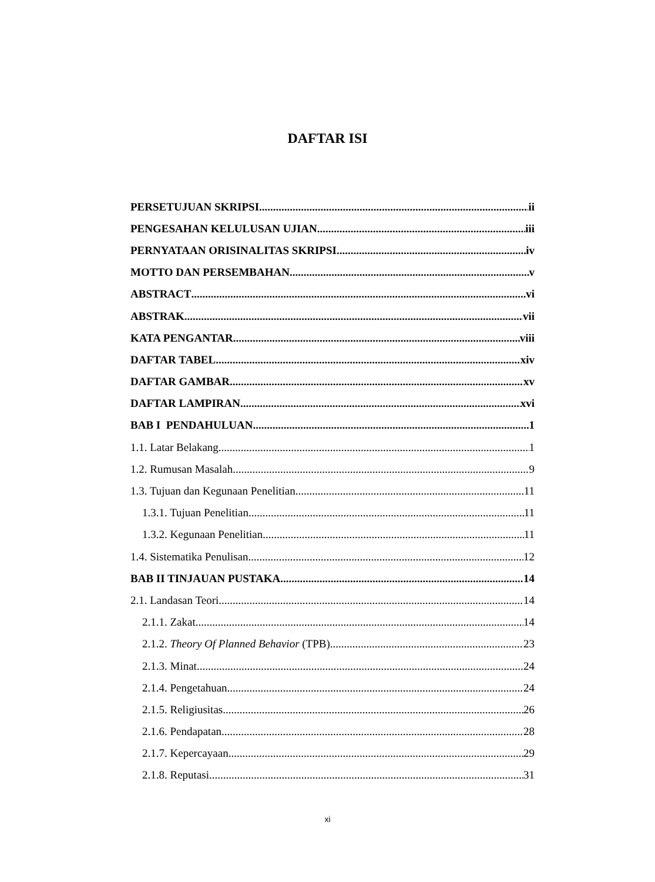DAFTAR ISI
PERSETUJUAN SKRIPSI ii
PENGESAHAN KELULUSAN UJIAN iii
PERNYATAAN ORISINALITAS SKRIPSI iv
MOTTO DAN PERSEMBAHAN v
ABSTRACT vi
ABSTRAK vii
KATA PENGANTAR viii
DAFTAR TABEL xiv
DAFTAR GAMBAR xv
DAFTAR LAMPIRAN xvi
BAB I PENDAHULUAN 1
1.1. Latar Belakang 1
1.2. Rumusan Masalah 9
1.3. Tujuan dan Kegunaan Penelitian 11
1.3.1. Tujuan Penelitian 11
1.3.2. Kegunaan Penelitian 11
1.4. Sistematika Penulisan 12
BAB II TINJAUAN PUSTAKA 14
2.1. Landasan Teori 14
2.1.1. Zakat 14
2.1.2. Theory Of Planned Behavior (TPB) 23
2.1.3. Minat 24
2.1.4. Pengetahuan 24
2.1.5. Religiusitas 26
2.1.6. Pendapatan 28
2.1.7. Kepercayaan 29
2.1.8. Reputasi 31
xi